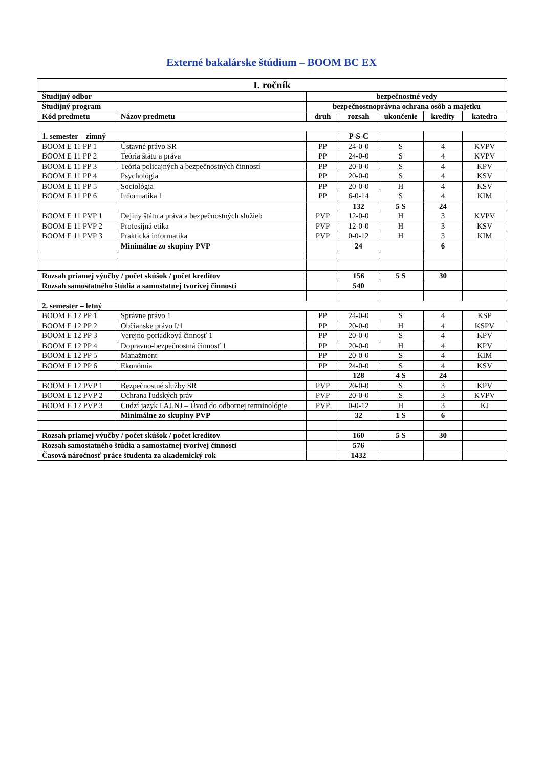Externé bakalárske štúdium – BOOM BC EX
| I. ročník | | | | | | |
| Študijný odbor | | bezpečnostné vedy | | | | |
| Študijný program | | bezpečnostnoprávna ochrana osôb a majetku | | | | |
| Kód predmetu | Názov predmetu | druh | rozsah | ukončenie | kredity | katedra |
| 1. semester – zimný | | | P-S-C | | | |
| BOOM E 11 PP 1 | Ústavné právo SR | PP | 24-0-0 | S | 4 | KVPV |
| BOOM E 11 PP 2 | Teória štátu a práva | PP | 24-0-0 | S | 4 | KVPV |
| BOOM E 11 PP 3 | Teória policajných a bezpečnostných činností | PP | 20-0-0 | S | 4 | KPV |
| BOOM E 11 PP 4 | Psychológia | PP | 20-0-0 | S | 4 | KSV |
| BOOM E 11 PP 5 | Sociológia | PP | 20-0-0 | H | 4 | KSV |
| BOOM E 11 PP 6 | Informatika 1 | PP | 6-0-14 | S | 4 | KIM |
| | | | 132 | 5 S | 24 | |
| BOOM E 11 PVP 1 | Dejiny štátu a práva a bezpečnostných služieb | PVP | 12-0-0 | H | 3 | KVPV |
| BOOM E 11 PVP 2 | Profesijná etika | PVP | 12-0-0 | H | 3 | KSV |
| BOOM E 11 PVP 3 | Praktická informatika | PVP | 0-0-12 | H | 3 | KIM |
| | Minimálne zo skupiny PVP | | 24 | | 6 | |
| Rozsah priamej výučby / počet skúšok / počet kreditov | | | 156 | 5 S | 30 | |
| Rozsah samostatného štúdia a samostatnej tvorivej činnosti | | | 540 | | | |
| 2. semester – letný | | | | | | |
| BOOM E 12 PP 1 | Správne právo 1 | PP | 24-0-0 | S | 4 | KSP |
| BOOM E 12 PP 2 | Občianske právo I/1 | PP | 20-0-0 | H | 4 | KSPV |
| BOOM E 12 PP 3 | Verejno-poriadková činnosť 1 | PP | 20-0-0 | S | 4 | KPV |
| BOOM E 12 PP 4 | Dopravno-bezpečnostná činnosť 1 | PP | 20-0-0 | H | 4 | KPV |
| BOOM E 12 PP 5 | Manažment | PP | 20-0-0 | S | 4 | KIM |
| BOOM E 12 PP 6 | Ekonómia | PP | 24-0-0 | S | 4 | KSV |
| | | | 128 | 4 S | 24 | |
| BOOM E 12 PVP 1 | Bezpečnostné služby SR | PVP | 20-0-0 | S | 3 | KPV |
| BOOM E 12 PVP 2 | Ochrana ľudských práv | PVP | 20-0-0 | S | 3 | KVPV |
| BOOM E 12 PVP 3 | Cudzí jazyk I AJ,NJ – Úvod do odbornej terminológie | PVP | 0-0-12 | H | 3 | KJ |
| | Minimálne zo skupiny PVP | | 32 | 1 S | 6 | |
| Rozsah priamej výučby / počet skúšok / počet kreditov | | | 160 | 5 S | 30 | |
| Rozsah samostatného štúdia a samostatnej tvorivej činnosti | | | 576 | | | |
| Časová náročnosť práce študenta za akademický rok | | | 1432 | | | |